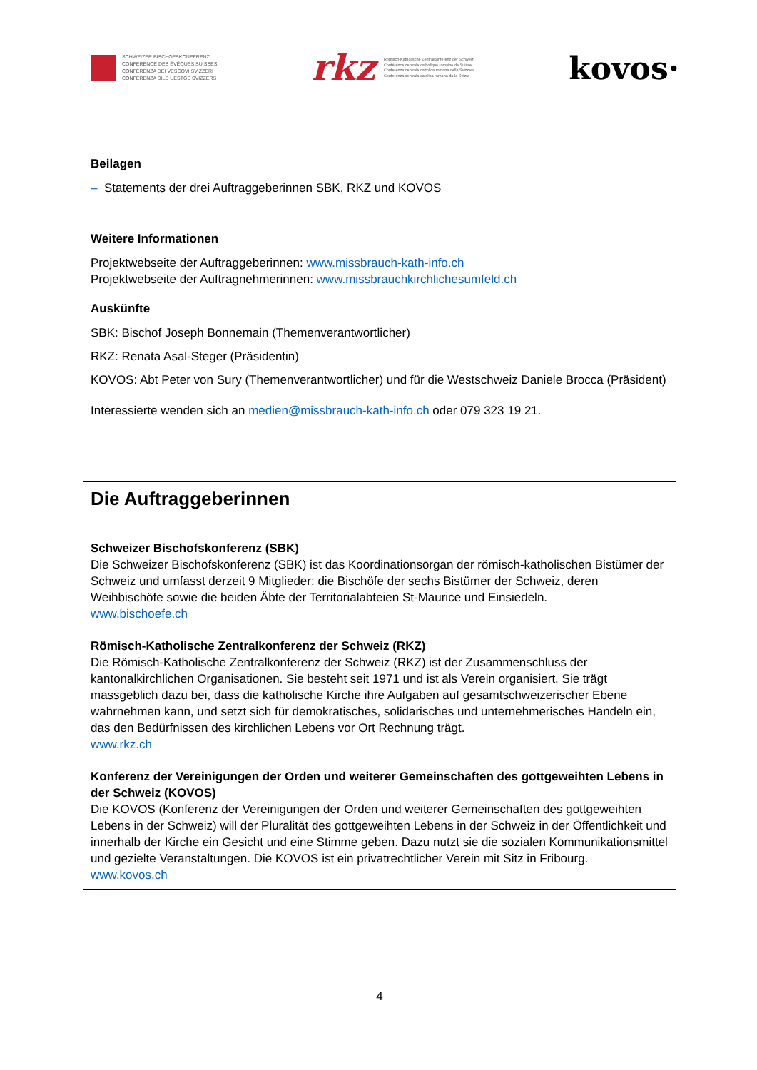SCHWEIZER BISCHOFSKONFERENZ
CONFÉRENCE DES ÉVÊQUES SUISSES
CONFERENZA DEI VESCOVI SVIZZERI
CONFERENZA DILS UESTGS SVIZZERS
rkz
Römisch-Katholische Zentralkonferenz der Schweiz
Conférence centrale catholique romaine de Suisse
Conferenza centrale cattolica romana della Svizzera
Conferenza centrala catolica romana da la Svizra
kovos·
Beilagen
– Statements der drei Auftraggeberinnen SBK, RKZ und KOVOS
Weitere Informationen
Projektwebseite der Auftraggeberinnen: www.missbrauch-kath-info.ch
Projektwebseite der Auftragnehmerinnen: www.missbrauchkirchlichesumfeld.ch
Auskünfte
SBK: Bischof Joseph Bonnemain (Themenverantwortlicher)
RKZ: Renata Asal-Steger (Präsidentin)
KOVOS: Abt Peter von Sury (Themenverantwortlicher) und für die Westschweiz Daniele Brocca (Präsident)
Interessierte wenden sich an medien@missbrauch-kath-info.ch oder 079 323 19 21.
Die Auftraggeberinnen
Schweizer Bischofskonferenz (SBK)
Die Schweizer Bischofskonferenz (SBK) ist das Koordinationsorgan der römisch-katholischen Bistümer der Schweiz und umfasst derzeit 9 Mitglieder: die Bischöfe der sechs Bistümer der Schweiz, deren Weihbischöfe sowie die beiden Äbte der Territorialabteien St-Maurice und Einsiedeln.
www.bischoefe.ch
Römisch-Katholische Zentralkonferenz der Schweiz (RKZ)
Die Römisch-Katholische Zentralkonferenz der Schweiz (RKZ) ist der Zusammenschluss der kantonalkirchlichen Organisationen. Sie besteht seit 1971 und ist als Verein organisiert. Sie trägt massgeblich dazu bei, dass die katholische Kirche ihre Aufgaben auf gesamtschweizerischer Ebene wahrnehmen kann, und setzt sich für demokratisches, solidarisches und unternehmerisches Handeln ein, das den Bedürfnissen des kirchlichen Lebens vor Ort Rechnung trägt.
www.rkz.ch
Konferenz der Vereinigungen der Orden und weiterer Gemeinschaften des gottgeweihten Lebens in der Schweiz (KOVOS)
Die KOVOS (Konferenz der Vereinigungen der Orden und weiterer Gemeinschaften des gottgeweihten Lebens in der Schweiz) will der Pluralität des gottgeweihten Lebens in der Schweiz in der Öffentlichkeit und innerhalb der Kirche ein Gesicht und eine Stimme geben. Dazu nutzt sie die sozialen Kommunikationsmittel und gezielte Veranstaltungen. Die KOVOS ist ein privatrechtlicher Verein mit Sitz in Fribourg.
www.kovos.ch
4